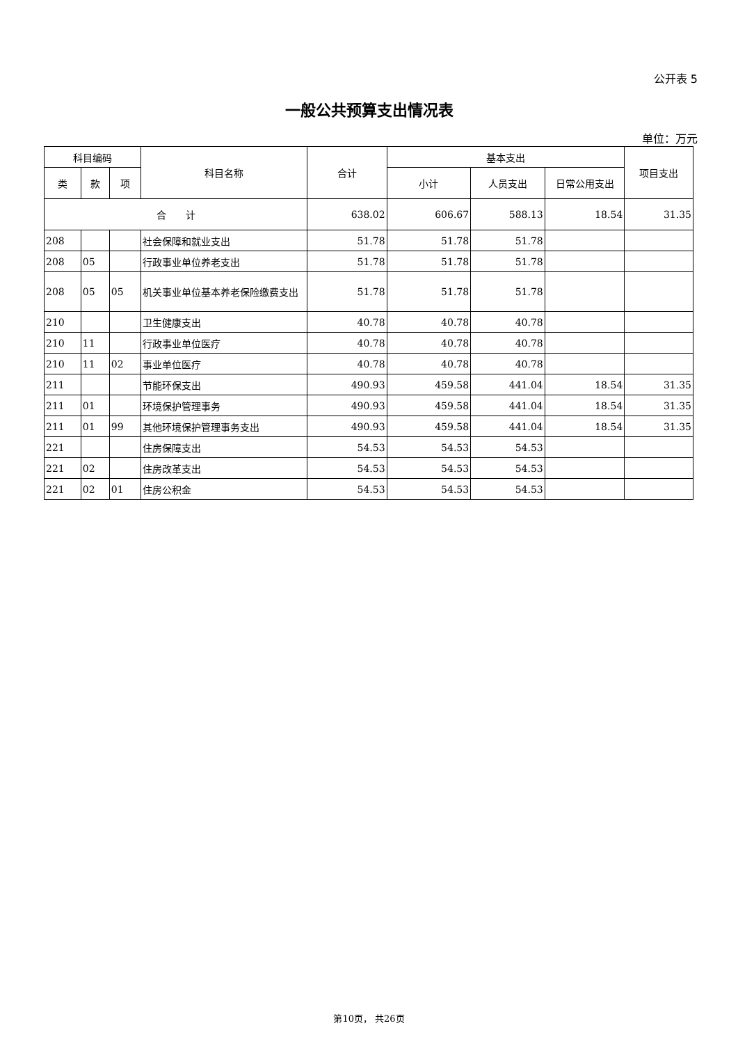公开表 5
一般公共预算支出情况表
单位：万元
| 科目编码 | | | 科目名称 | 合计 | 基本支出 | | | 项目支出 |
| --- | --- | --- | --- | --- | --- | --- | --- | --- |
| 类 | 款 | 项 | | | 小计 | 人员支出 | 日常公用支出 | |
| 合 计 | | | | 638.02 | 606.67 | 588.13 | 18.54 | 31.35 |
| 208 | | | 社会保障和就业支出 | 51.78 | 51.78 | 51.78 | | |
| 208 | 05 | | 行政事业单位养老支出 | 51.78 | 51.78 | 51.78 | | |
| 208 | 05 | 05 | 机关事业单位基本养老保险缴费支出 | 51.78 | 51.78 | 51.78 | | |
| 210 | | | 卫生健康支出 | 40.78 | 40.78 | 40.78 | | |
| 210 | 11 | | 行政事业单位医疗 | 40.78 | 40.78 | 40.78 | | |
| 210 | 11 | 02 | 事业单位医疗 | 40.78 | 40.78 | 40.78 | | |
| 211 | | | 节能环保支出 | 490.93 | 459.58 | 441.04 | 18.54 | 31.35 |
| 211 | 01 | | 环境保护管理事务 | 490.93 | 459.58 | 441.04 | 18.54 | 31.35 |
| 211 | 01 | 99 | 其他环境保护管理事务支出 | 490.93 | 459.58 | 441.04 | 18.54 | 31.35 |
| 221 | | | 住房保障支出 | 54.53 | 54.53 | 54.53 | | |
| 221 | 02 | | 住房改革支出 | 54.53 | 54.53 | 54.53 | | |
| 221 | 02 | 01 | 住房公积金 | 54.53 | 54.53 | 54.53 | | |
第10页， 共26页